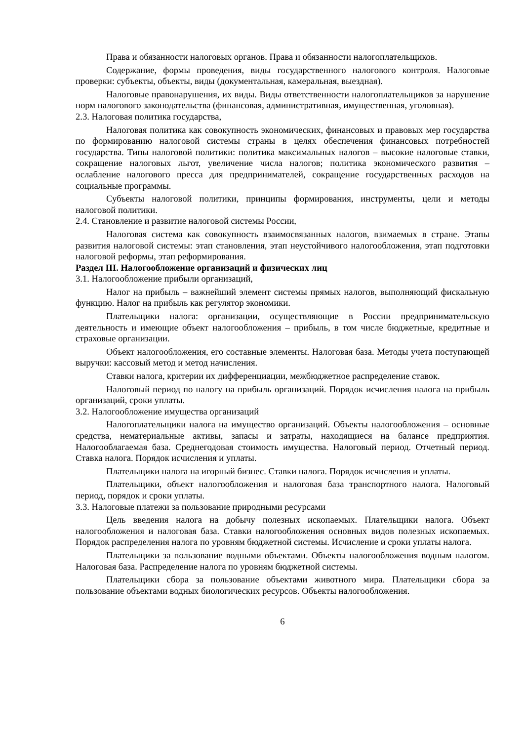Права и обязанности налоговых органов. Права и обязанности налогоплательщиков.
Содержание, формы проведения, виды государственного налогового контроля. Налоговые проверки: субъекты, объекты, виды (документальная, камеральная, выездная).
Налоговые правонарушения, их виды. Виды ответственности налогоплательщиков за нарушение норм налогового законодательства (финансовая, административная, имущественная, уголовная).
2.3. Налоговая политика государства,
Налоговая политика как совокупность экономических, финансовых и правовых мер государства по формированию налоговой системы страны в целях обеспечения финансовых потребностей государства. Типы налоговой политики: политика максимальных налогов – высокие налоговые ставки, сокращение налоговых льгот, увеличение числа налогов; политика экономического развития – ослабление налогового пресса для предпринимателей, сокращение государственных расходов на социальные программы.
Субъекты налоговой политики, принципы формирования, инструменты, цели и методы налоговой политики.
2.4. Становление и развитие налоговой системы России,
Налоговая система как совокупность взаимосвязанных налогов, взимаемых в стране. Этапы развития налоговой системы: этап становления, этап неустойчивого налогообложения, этап подготовки налоговой реформы, этап реформирования.
Раздел III. Налогообложение организаций и физических лиц
3.1. Налогообложение прибыли организаций,
Налог на прибыль – важнейший элемент системы прямых налогов, выполняющий фискальную функцию. Налог на прибыль как регулятор экономики.
Плательщики налога: организации, осуществляющие в России предпринимательскую деятельность и имеющие объект налогообложения – прибыль, в том числе бюджетные, кредитные и страховые организации.
Объект налогообложения, его составные элементы. Налоговая база. Методы учета поступающей выручки: кассовый метод и метод начисления.
Ставки налога, критерии их дифференциации, межбюджетное распределение ставок.
Налоговый период по налогу на прибыль организаций. Порядок исчисления налога на прибыль организаций, сроки уплаты.
3.2. Налогообложение имущества организаций
Налогоплательщики налога на имущество организаций. Объекты налогообложения – основные средства, нематериальные активы, запасы и затраты, находящиеся на балансе предприятия. Налогооблагаемая база. Среднегодовая стоимость имущества. Налоговый период. Отчетный период. Ставка налога. Порядок исчисления и уплаты.
Плательщики налога на игорный бизнес. Ставки налога. Порядок исчисления и уплаты.
Плательщики, объект налогообложения и налоговая база транспортного налога. Налоговый период, порядок и сроки уплаты.
3.3. Налоговые платежи за пользование природными ресурсами
Цель введения налога на добычу полезных ископаемых. Плательщики налога. Объект налогообложения и налоговая база. Ставки налогообложения основных видов полезных ископаемых. Порядок распределения налога по уровням бюджетной системы. Исчисление и сроки уплаты налога.
Плательщики за пользование водными объектами. Объекты налогообложения водным налогом. Налоговая база. Распределение налога по уровням бюджетной системы.
Плательщики сбора за пользование объектами животного мира. Плательщики сбора за пользование объектами водных биологических ресурсов. Объекты налогообложения.
6